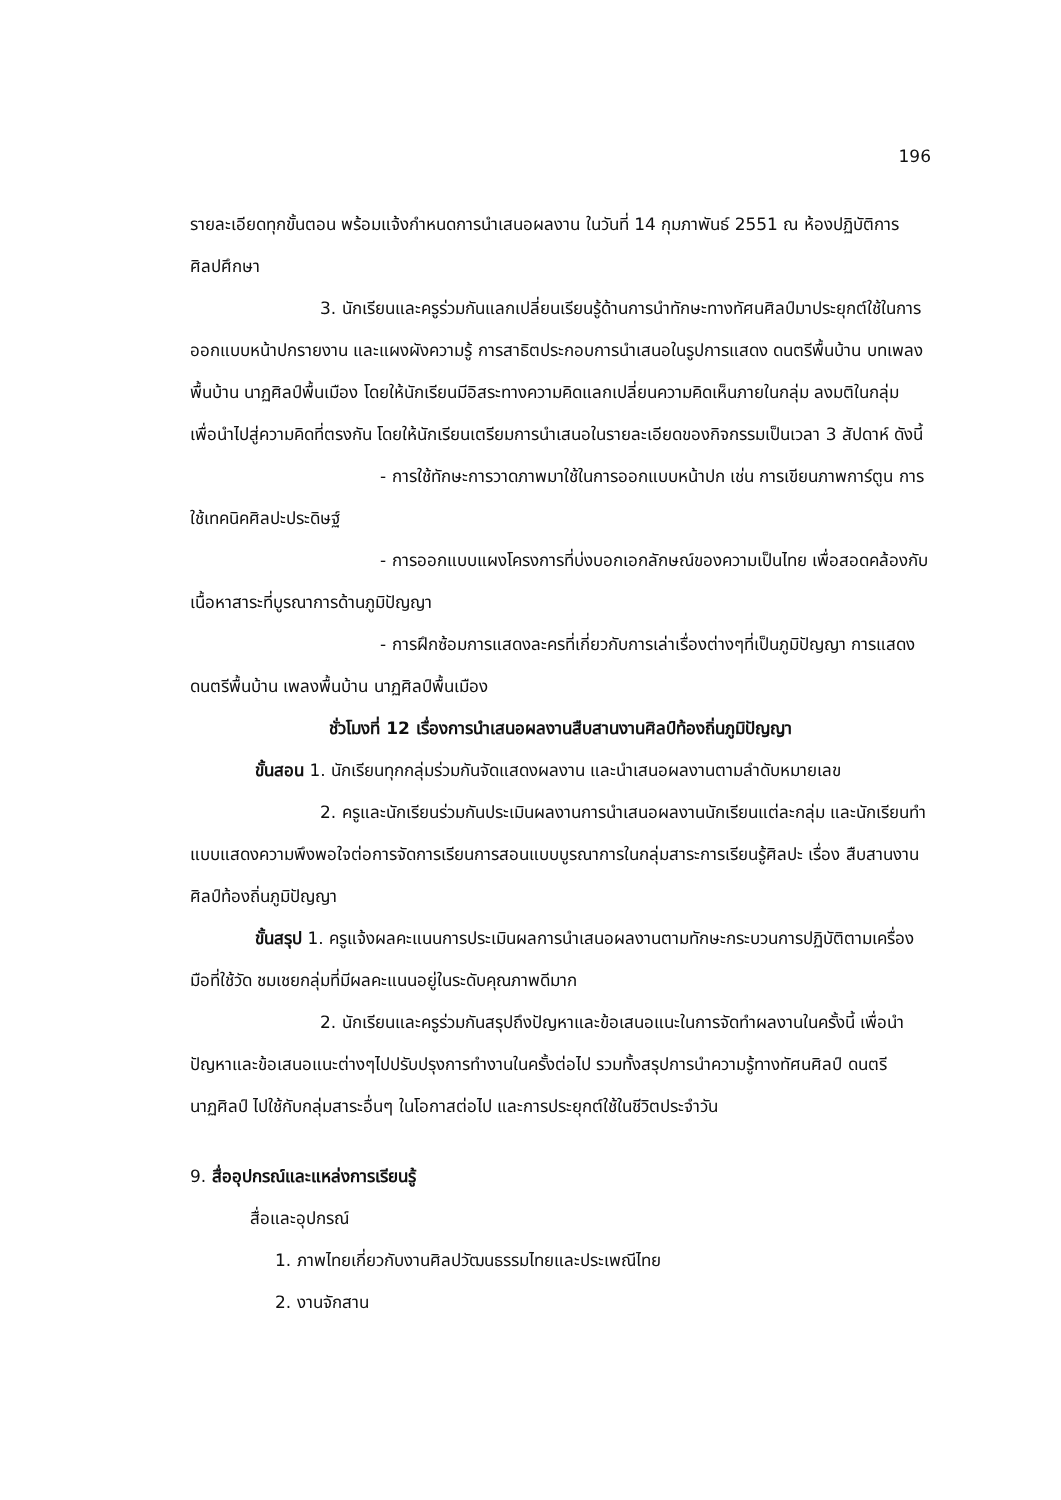196
รายละเอียดทุกขั้นตอน พร้อมแจ้งกำหนดการนำเสนอผลงาน ในวันที่ 14 กุมภาพันธ์ 2551 ณ ห้องปฏิบัติการศิลปศึกษา
3. นักเรียนและครูร่วมกันแลกเปลี่ยนเรียนรู้ด้านการนำทักษะทางทัศนศิลป์มาประยุกต์ใช้ในการออกแบบหน้าปกรายงาน และแผงผังความรู้ การสาธิตประกอบการนำเสนอในรูปการแสดง ดนตรีพื้นบ้าน บทเพลงพื้นบ้าน นาฏศิลป์พื้นเมือง โดยให้นักเรียนมีอิสระทางความคิดแลกเปลี่ยนความคิดเห็นภายในกลุ่ม ลงมติในกลุ่ม เพื่อนำไปสู่ความคิดที่ตรงกัน โดยให้นักเรียนเตรียมการนำเสนอในรายละเอียดของกิจกรรมเป็นเวลา 3 สัปดาห์ ดังนี้
- การใช้ทักษะการวาดภาพมาใช้ในการออกแบบหน้าปก เช่น การเขียนภาพการ์ตูน การใช้เทคนิคศิลปะประดิษฐ์
- การออกแบบแผงโครงการที่บ่งบอกเอกลักษณ์ของความเป็นไทย เพื่อสอดคล้องกับเนื้อหาสาระที่บูรณาการด้านภูมิปัญญา
- การฝึกซ้อมการแสดงละครที่เกี่ยวกับการเล่าเรื่องต่างๆที่เป็นภูมิปัญญา การแสดงดนตรีพื้นบ้าน เพลงพื้นบ้าน นาฏศิลป์พื้นเมือง
ชั่วโมงที่ 12 เรื่องการนำเสนอผลงานสืบสานงานศิลป์ท้องถิ่นภูมิปัญญา
ขั้นสอน 1. นักเรียนทุกกลุ่มร่วมกันจัดแสดงผลงาน และนำเสนอผลงานตามลำดับหมายเลข
2. ครูและนักเรียนร่วมกันประเมินผลงานการนำเสนอผลงานนักเรียนแต่ละกลุ่ม และนักเรียนทำแบบแสดงความพึงพอใจต่อการจัดการเรียนการสอนแบบบูรณาการในกลุ่มสาระการเรียนรู้ศิลปะ เรื่อง สืบสานงานศิลป์ท้องถิ่นภูมิปัญญา
ขั้นสรุป 1. ครูแจ้งผลคะแนนการประเมินผลการนำเสนอผลงานตามทักษะกระบวนการปฏิบัติตามเครื่องมือที่ใช้วัด ชมเชยกลุ่มที่มีผลคะแนนอยู่ในระดับคุณภาพดีมาก
2. นักเรียนและครูร่วมกันสรุปถึงปัญหาและข้อเสนอแนะในการจัดทำผลงานในครั้งนี้ เพื่อนำปัญหาและข้อเสนอแนะต่างๆไปปรับปรุงการทำงานในครั้งต่อไป รวมทั้งสรุปการนำความรู้ทางทัศนศิลป์ ดนตรี นาฏศิลป์ ไปใช้กับกลุ่มสาระอื่นๆ ในโอกาสต่อไป และการประยุกต์ใช้ในชีวิตประจำวัน
9. สื่ออุปกรณ์และแหล่งการเรียนรู้
สื่อและอุปกรณ์
1. ภาพไทยเกี่ยวกับงานศิลปวัฒนธรรมไทยและประเพณีไทย
2. งานจักสาน